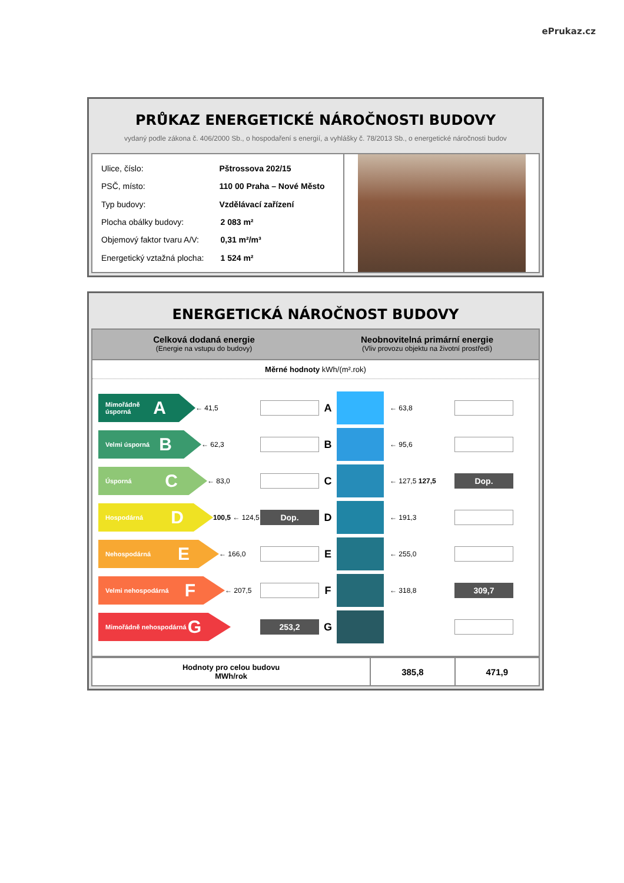ePrukaz.cz
PRŮKAZ ENERGETICKÉ NÁROČNOSTI BUDOVY
vydaný podle zákona č. 406/2000 Sb., o hospodaření s energií, a vyhlášky č. 78/2013 Sb., o energetické náročnosti budov
| Ulice, číslo: | Pštrossova 202/15 | |
| PSČ, místo: | 110 00 Praha – Nové Město | |
| Typ budovy: | Vzdělávací zařízení | |
| Plocha obálky budovy: | | 2 083 m² |
| Objemový faktor tvaru A/V: | | 0,31 m²/m³ |
| Energetický vztažná plocha: | | 1 524 m² |
ENERGETICKÁ NÁROČNOST BUDOVY
Celková dodaná energie
(Energie na vstupu do budovy)
Neobnovitelná primární energie
(Vliv provozu objektu na životní prostředí)
Měrné hodnoty kWh/(m².rok)
Mimořádně úsporná A
← 41,5
A
← 63,8
Velmi úsporná B
← 62,3
B
← 95,6
Úsporná C
← 83,0
C
← 127,5 127,5
Dop.
Hospodárná D
100,5 ← 124,5
Dop.
D
← 191,3
Nehospodárná E
← 166,0
E
← 255,0
Velmi nehospodárná F
← 207,5
F
← 318,8
309,7
Mimořádně nehospodárná G
253,2
G
| Hodnoty pro celou budovu MWh/rok | 385,8 | 471,9 |